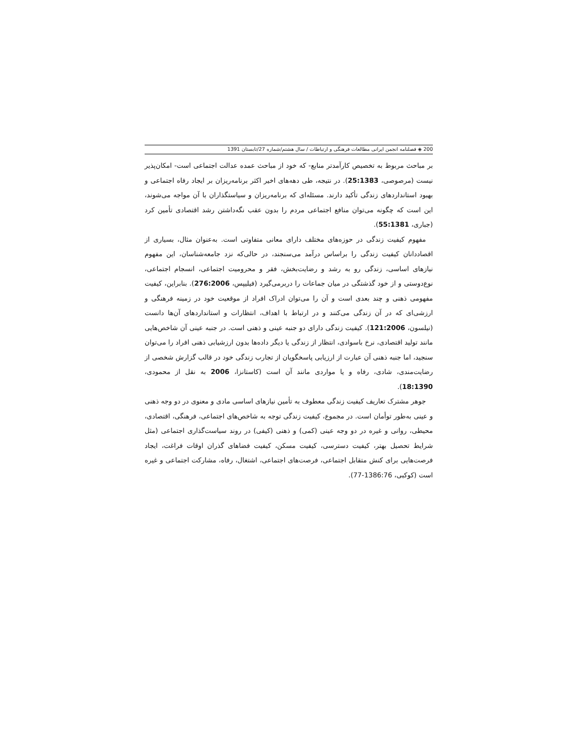200 ◈ فصلنامه انجمن ایرانی مطالعات فرهنگی و ارتباطات / سال هشتم/شماره 27/تابستان 1391
بر مباحث مربوط به تخصیص کارآمدتر منابع- که خود از مباحث عمده عدالت اجتماعی است- امکان‌پذیر نیست (مرصوصی، 25:1383). در نتیجه، طی دهه‌های اخیر اکثر برنامه‌ریزان بر ایجاد رفاه اجتماعی و بهبود استانداردهای زندگی تأکید دارند. مسئله‌ای که برنامه‌ریزان و سیاستگذاران با آن مواجه می‌شوند، این است که چگونه می‌توان منافع اجتماعی مردم را بدون عقب نگه‌داشتن رشد اقتصادی تأمین کرد (جباری، 55:1381).
مفهوم کیفیت زندگی در حوزه‌های مختلف دارای معانی متفاوتی است. به‌عنوان مثال، بسیاری از اقصاددانان کیفیت زندگی را براساس درآمد می‌سنجند، در حالی‌که نزد جامعه‌شناسان، این مفهوم نیازهای اساسی، زندگی رو به رشد و رضایت‌بخش، فقر و محرومیت اجتماعی، انسجام اجتماعی، نوع‌دوستی و از خود گذشتگی در میان جماعات را دربرمی‌گیرد (فیلیپس، 276:2006). بنابراین، کیفیت مفهومی ذهنی و چند بعدی است و آن را می‌توان ادراک افراد از موقعیت خود در زمینه فرهنگی و ارزشی‌ای که در آن زندگی می‌کنند و در ارتباط با اهداف، انتظارات و استانداردهای آن‌ها دانست (نیلسون، 121:2006). کیفیت زندگی دارای دو جنبه عینی و ذهنی است. در جنبه عینی آن شاخص‌هایی مانند تولید اقتصادی، نرخ باسوادی، انتظار از زندگی یا دیگر داده‌ها بدون ارزشیابی ذهنی افراد را می‌توان سنجید، اما جنبه ذهنی آن عبارت از ارزیابی پاسخگویان از تجارب زندگی خود در قالب گزارش شخصی از رضایت‌مندی، شادی، رفاه و یا مواردی مانند آن است (کاستانزا، 2006 به نقل از محمودی، 18:1390).
جوهر مشترک تعاریف کیفیت زندگی معطوف به تأمین نیازهای اساسی مادی و معنوی در دو وجه ذهنی و عینی به‌طور توأمان است. در مجموع، کیفیت زندگی توجه به شاخص‌های اجتماعی، فرهنگی، اقتصادی، محیطی، روانی و غیره در دو وجه عینی (کمی) و ذهنی (کیفی) در روند سیاست‌گذاری اجتماعی (مثل شرایط تحصیل بهتر، کیفیت دسترسی، کیفیت مسکن، کیفیت فضاهای گذران اوقات فراغت، ایجاد فرصت‌هایی برای کنش متقابل اجتماعی، فرصت‌های اجتماعی، اشتغال، رفاه، مشارکت اجتماعی و غیره است (کوکبی، 1386:76-77).